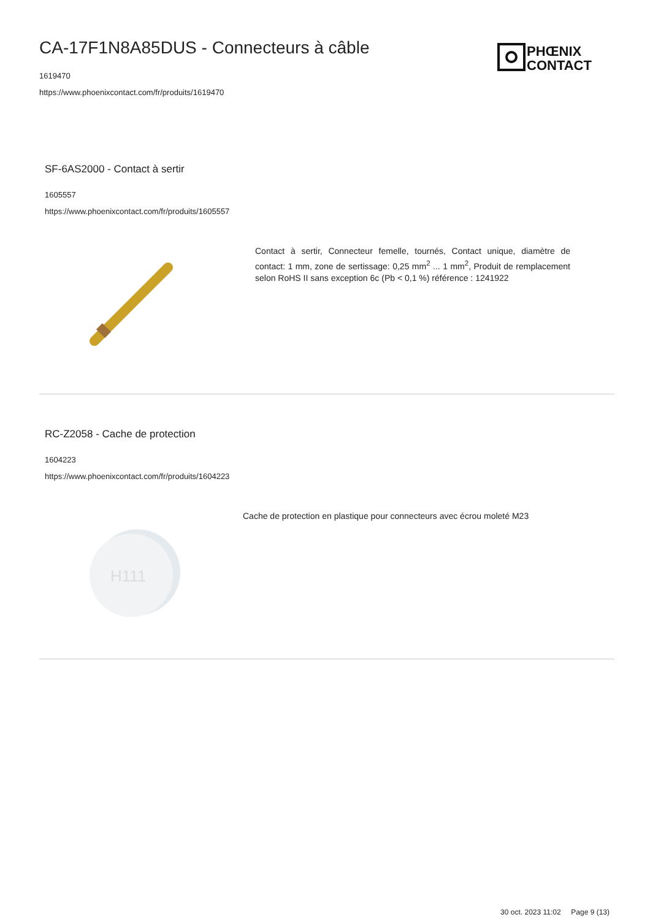CA-17F1N8A85DUS - Connecteurs à câble
1619470
https://www.phoenixcontact.com/fr/produits/1619470
PHŒNIX
CONTACT
SF-6AS2000 - Contact à sertir
1605557
https://www.phoenixcontact.com/fr/produits/1605557
Contact à sertir, Connecteur femelle, tournés, Contact unique, diamètre de contact: 1 mm, zone de sertissage: 0,25 mm<sup>2</sup> ... 1 mm<sup>2</sup>, Produit de remplacement selon RoHS II sans exception 6c (Pb < 0,1 %) référence : 1241922
RC-Z2058 - Cache de protection
1604223
https://www.phoenixcontact.com/fr/produits/1604223
H111
Cache de protection en plastique pour connecteurs avec écrou moleté M23
30 oct. 2023 11:02 Page 9 (13)